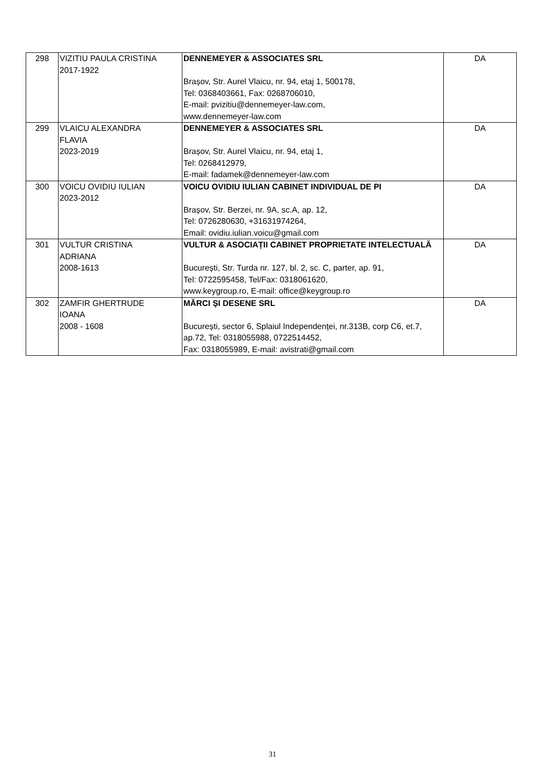| 298 | VIZITIU PAULA CRISTINA 2017-1922 | DENNEMEYER & ASSOCIATES SRL Brașov, Str. Aurel Vlaicu, nr. 94, etaj 1, 500178, Tel: 0368403661, Fax: 0268706010, E-mail: pvizitiu@dennemeyer-law.com, www.dennemeyer-law.com | DA |
| 299 | VLAICU ALEXANDRA FLAVIA 2023-2019 | DENNEMEYER & ASSOCIATES SRL Brașov, Str. Aurel Vlaicu, nr. 94, etaj 1, Tel: 0268412979, E-mail: fadamek@dennemeyer-law.com | DA |
| 300 | VOICU OVIDIU IULIAN 2023-2012 | VOICU OVIDIU IULIAN CABINET INDIVIDUAL DE PI Brașov, Str. Berzei, nr. 9A, sc.A, ap. 12, Tel: 0726280630, +31631974264, Email: ovidiu.iulian.voicu@gmail.com | DA |
| 301 | VULTUR CRISTINA ADRIANA 2008-1613 | VULTUR & ASOCIAȚII CABINET PROPRIETATE INTELECTUALĂ București, Str. Turda nr. 127, bl. 2, sc. C, parter, ap. 91, Tel: 0722595458, Tel/Fax: 0318061620, www.keygroup.ro, E-mail: office@keygroup.ro | DA |
| 302 | ZAMFIR GHERTRUDE IOANA 2008 - 1608 | MĂRCI ŞI DESENE SRL București, sector 6, Splaiul Independenței, nr.313B, corp C6, et.7, ap.72, Tel: 0318055988, 0722514452, Fax: 0318055989, E-mail: avistrati@gmail.com | DA |
31